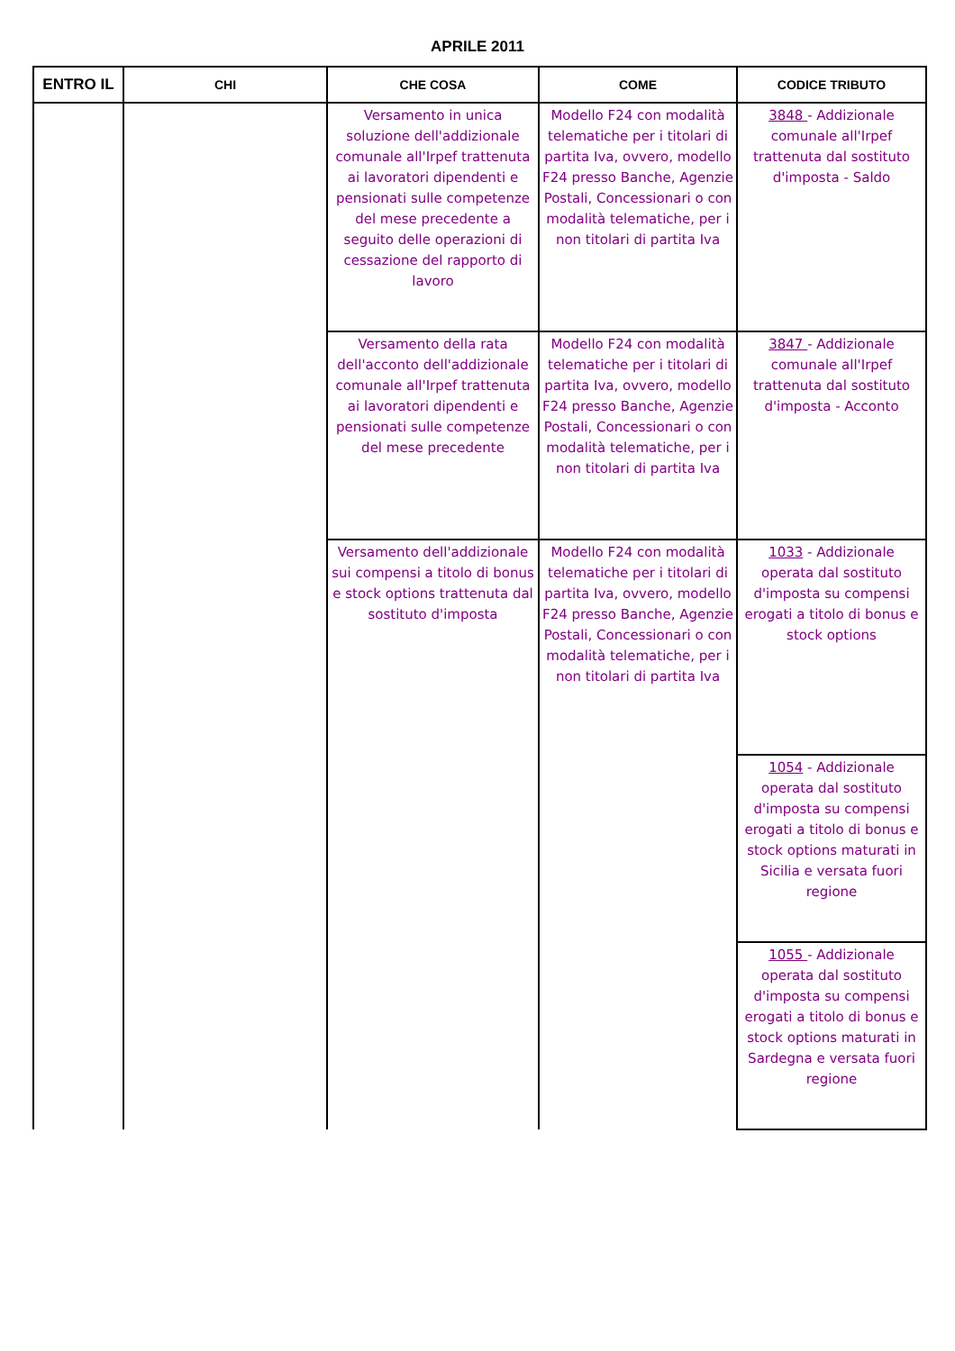APRILE 2011
| ENTRO IL | CHI | CHE COSA | COME | CODICE TRIBUTO |
| --- | --- | --- | --- | --- |
| | | Versamento in unica soluzione dell'addizionale comunale all'Irpef trattenuta ai lavoratori dipendenti e pensionati sulle competenze del mese precedente a seguito delle operazioni di cessazione del rapporto di lavoro | Modello F24 con modalità telematiche per i titolari di partita Iva, ovvero, modello F24 presso Banche, Agenzie Postali, Concessionari o con modalità telematiche, per i non titolari di partita Iva | 3848 - Addizionale comunale all'Irpef trattenuta dal sostituto d'imposta - Saldo |
| | | Versamento della rata dell'acconto dell'addizionale comunale all'Irpef trattenuta ai lavoratori dipendenti e pensionati sulle competenze del mese precedente | Modello F24 con modalità telematiche per i titolari di partita Iva, ovvero, modello F24 presso Banche, Agenzie Postali, Concessionari o con modalità telematiche, per i non titolari di partita Iva | 3847 - Addizionale comunale all'Irpef trattenuta dal sostituto d'imposta - Acconto |
| | | Versamento dell'addizionale sui compensi a titolo di bonus e stock options trattenuta dal sostituto d'imposta | Modello F24 con modalità telematiche per i titolari di partita Iva, ovvero, modello F24 presso Banche, Agenzie Postali, Concessionari o con modalità telematiche, per i non titolari di partita Iva | 1033 - Addizionale operata dal sostituto d'imposta su compensi erogati a titolo di bonus e stock options |
| | | | | 1054 - Addizionale operata dal sostituto d'imposta su compensi erogati a titolo di bonus e stock options maturati in Sicilia e versata fuori regione |
| | | | | 1055 - Addizionale operata dal sostituto d'imposta su compensi erogati a titolo di bonus e stock options maturati in Sardegna e versata fuori regione |